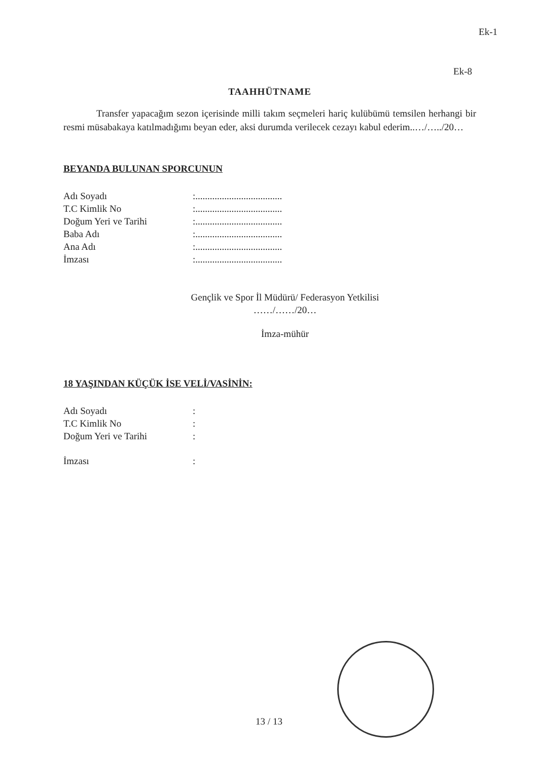Ek-1
Ek-8
TAAHHÜTNAME
Transfer yapacağım sezon içerisinde milli takım seçmeleri hariç kulübümü temsilen herhangi bir resmi müsabakaya katılmadığımı beyan eder, aksi durumda verilecek cezayı kabul ederim..…/…../20…
BEYANDA BULUNAN SPORCUNUN
| Adı Soyadı | :.................................... |
| T.C Kimlik No | :.................................... |
| Doğum Yeri ve Tarihi | :.................................... |
| Baba Adı | :.................................... |
| Ana Adı | :.................................... |
| İmzası | :.................................... |
Gençlik ve Spor İl Müdürü/ Federasyon Yetkilisi
……/……/20…
İmza-mühür
18 YAŞINDAN KÜÇÜK İSE VELİ/VASİNİN:
| Adı Soyadı | : |
| T.C Kimlik No | : |
| Doğum Yeri ve Tarihi | : |
| İmzası | : |
13 / 13